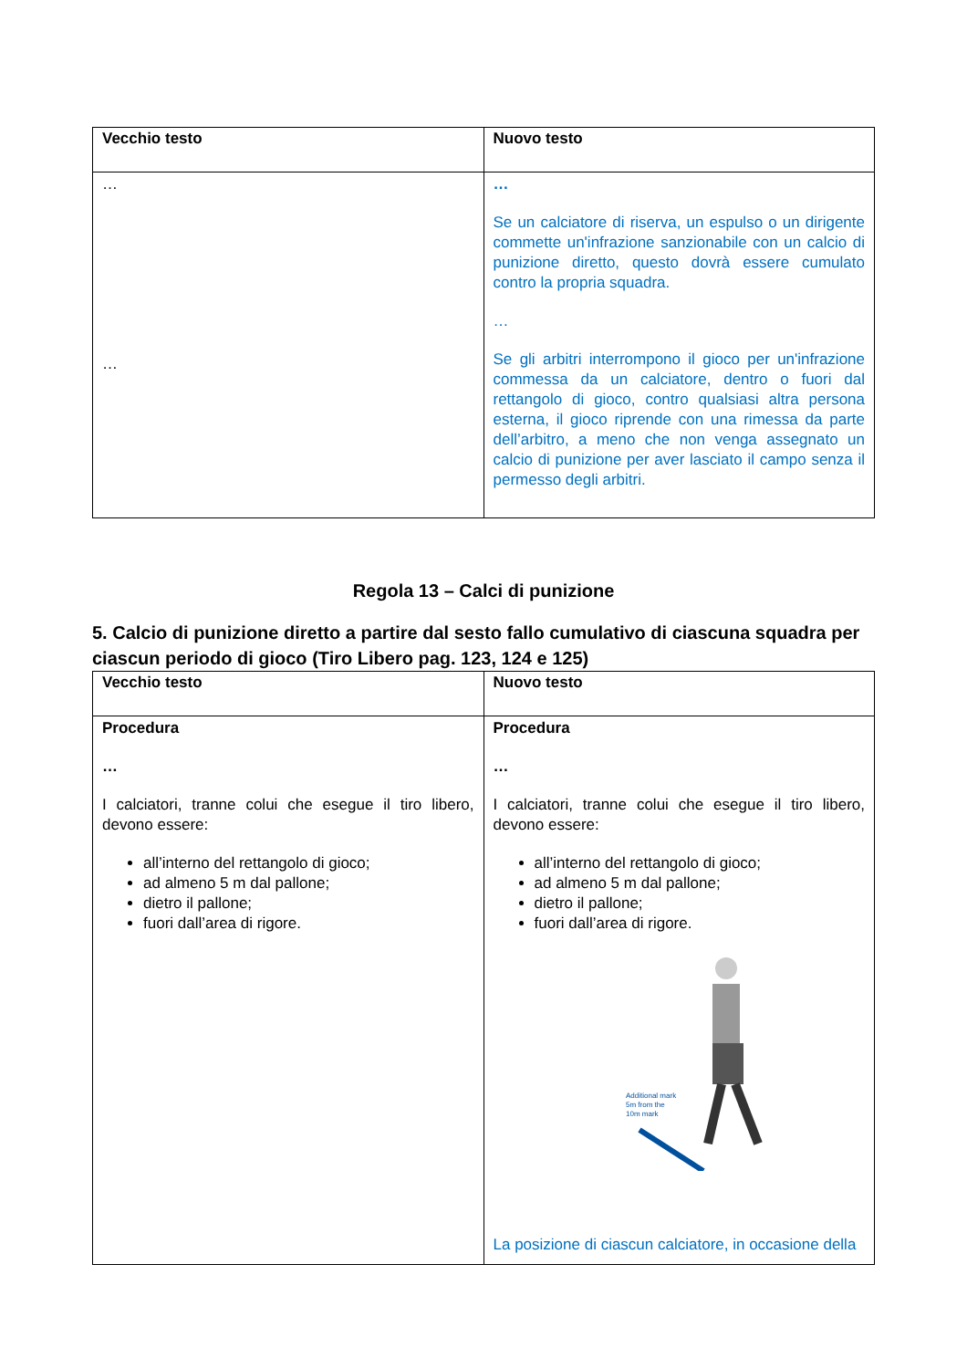| Vecchio testo | Nuovo testo |
| --- | --- |
| … … | … Se un calciatore di riserva, un espulso o un dirigente commette un'infrazione sanzionabile con un calcio di punizione diretto, questo dovrà essere cumulato contro la propria squadra. … Se gli arbitri interrompono il gioco per un'infrazione commessa da un calciatore, dentro o fuori dal rettangolo di gioco, contro qualsiasi altra persona esterna, il gioco riprende con una rimessa da parte dell’arbitro, a meno che non venga assegnato un calcio di punizione per aver lasciato il campo senza il permesso degli arbitri. |
Regola 13 – Calci di punizione
5. Calcio di punizione diretto a partire dal sesto fallo cumulativo di ciascuna squadra per ciascun periodo di gioco (Tiro Libero pag. 123, 124 e 125)
| Vecchio testo | Nuovo testo |
| --- | --- |
| Procedura … I calciatori, tranne colui che esegue il tiro libero, devono essere: all’interno del rettangolo di gioco; ad almeno 5 m dal pallone; dietro il pallone; fuori dall’area di rigore. | Procedura … I calciatori, tranne colui che esegue il tiro libero, devono essere: all’interno del rettangolo di gioco; ad almeno 5 m dal pallone; dietro il pallone; fuori dall’area di rigore. Additional mark 5m from the 10m mark La posizione di ciascun calciatore, in occasione della |